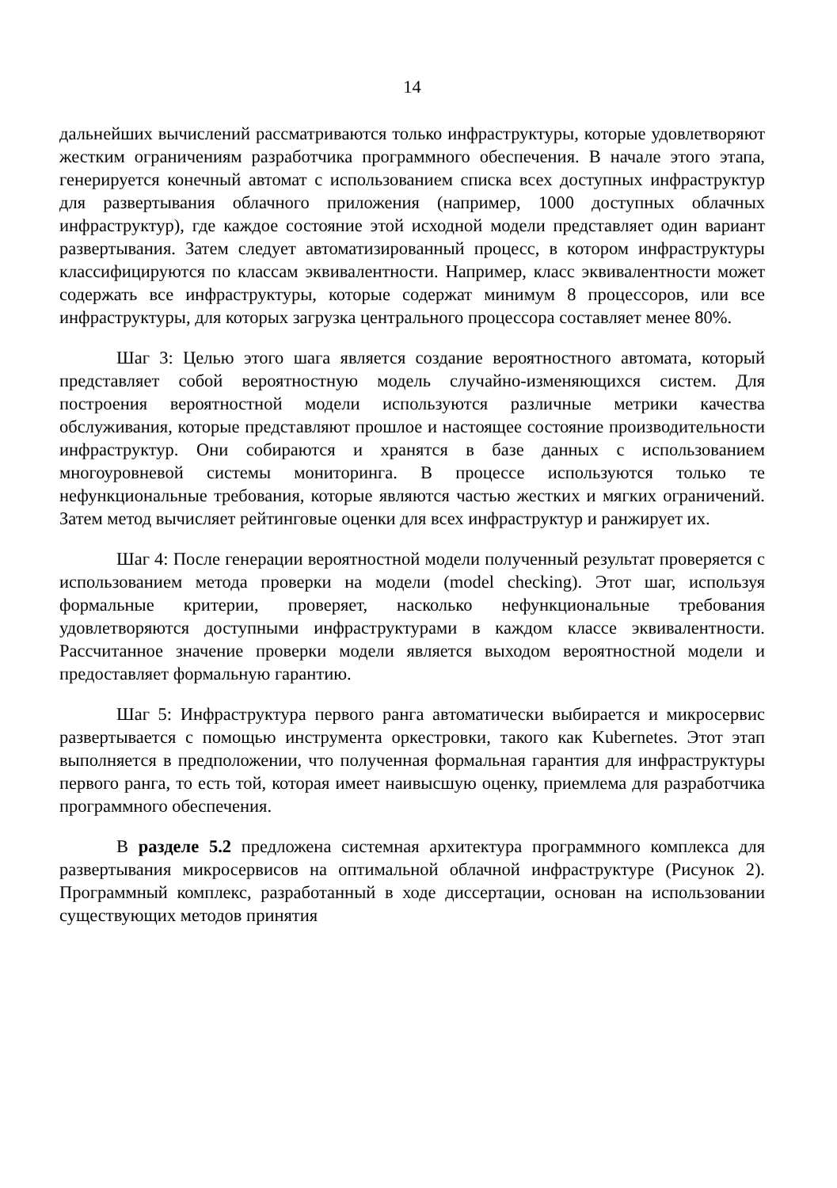14
дальнейших вычислений рассматриваются только инфраструктуры, которые удовлетворяют жестким ограничениям разработчика программного обеспечения. В начале этого этапа, генерируется конечный автомат с использованием списка всех доступных инфраструктур для развертывания облачного приложения (например, 1000 доступных облачных инфраструктур), где каждое состояние этой исходной модели представляет один вариант развертывания. Затем следует автоматизированный процесс, в котором инфраструктуры классифицируются по классам эквивалентности. Например, класс эквивалентности может содержать все инфраструктуры, которые содержат минимум 8 процессоров, или все инфраструктуры, для которых загрузка центрального процессора составляет менее 80%.
Шаг 3: Целью этого шага является создание вероятностного автомата, который представляет собой вероятностную модель случайно-изменяющихся систем. Для построения вероятностной модели используются различные метрики качества обслуживания, которые представляют прошлое и настоящее состояние производительности инфраструктур. Они собираются и хранятся в базе данных с использованием многоуровневой системы мониторинга. В процессе используются только те нефункциональные требования, которые являются частью жестких и мягких ограничений. Затем метод вычисляет рейтинговые оценки для всех инфраструктур и ранжирует их.
Шаг 4: После генерации вероятностной модели полученный результат проверяется с использованием метода проверки на модели (model checking). Этот шаг, используя формальные критерии, проверяет, насколько нефункциональные требования удовлетворяются доступными инфраструктурами в каждом классе эквивалентности. Рассчитанное значение проверки модели является выходом вероятностной модели и предоставляет формальную гарантию.
Шаг 5: Инфраструктура первого ранга автоматически выбирается и микросервис развертывается с помощью инструмента оркестровки, такого как Kubernetes. Этот этап выполняется в предположении, что полученная формальная гарантия для инфраструктуры первого ранга, то есть той, которая имеет наивысшую оценку, приемлема для разработчика программного обеспечения.
В разделе 5.2 предложена системная архитектура программного комплекса для развертывания микросервисов на оптимальной облачной инфраструктуре (Рисунок 2). Программный комплекс, разработанный в ходе диссертации, основан на использовании существующих методов принятия